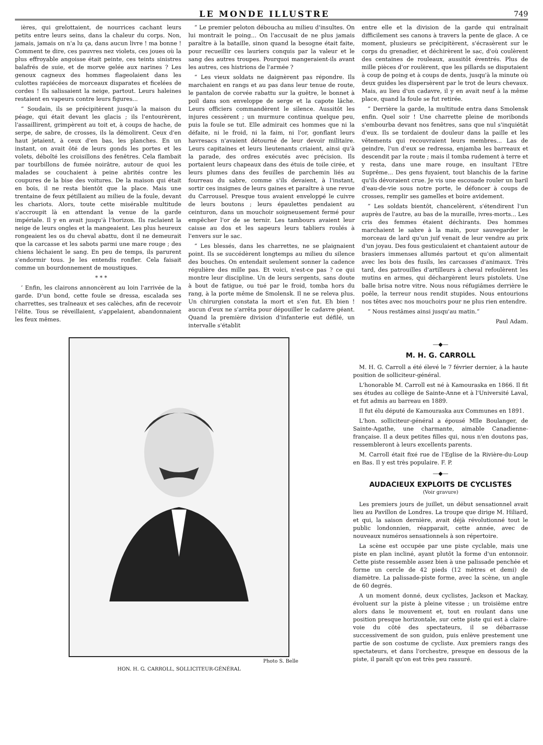LE MONDE ILLUSTRE 749
ières, qui grelottaient, de nourrices cachant leurs petits entre leurs seins, dans la chaleur du corps. Non, jamais, jamais on n'a lu ça, dans aucun livre ! ma bonne ! Comment te dire, ces pauvres nez violets, ces joues où la plus effroyable angoisse était peinte, ces teints sinistres balafrés de suie, et de morve gelée aux narines ? Les genoux cagneux des hommes flageolaient dans les culottes rapiécées de morceaux disparates et ficelées de cordes ! Ils salissaient la neige, partout. Leurs haleines restaient en vapeurs contre leurs figures...
“ Soudain, ils se précipitèrent jusqu'à la maison du péage, qui était devant les glacis ; ils l'entourèrent, l'assaillirent, grimpèrent au toit et, à coups de hache, de serpe, de sabre, de crosses, ils la démolirent. Ceux d'en haut jetaient, à ceux d'en bas, les planches. En un instant, on avait ôté de leurs gonds les portes et les volets, déboîté les croisillons des fenêtres. Cela flambait par tourbillons de fumée noirâtre, autour de quoi les malades se couchaient à peine abrités contre les coupures de la bise des voitures. De la maison qui était en bois, il ne resta bientôt que la place. Mais une trentaine de feux pétillaient au milieu de la foule, devant les chariots. Alors, toute cette misérable multitude s'accroupit là en attendant la venue de la garde impériale. Il y en avait jusqu'à l'horizon. Ils raclaient la neige de leurs ongles et la mangeaient. Les plus heureux rongeaient les os du cheval abattu, dont il ne demeurait que la carcasse et les sabots parmi une mare rouge ; des chiens léchaient le sang. En peu de temps, ils parurent s'endormir tous. Je les entendis ronfler. Cela faisait comme un bourdonnement de moustiques.
* * *
‘ Enfin, les clairons annoncèrent au loin l'arrivée de la garde. D'un bond, cette foule se dressa, escalada ses charrettes, ses traîneaux et ses calèches, afin de recevoir l'élite. Tous se réveillaient, s'appelaient, abandonnaient les feux mêmes.
“ Le premier peloton déboucha au milieu d'insultes. On lui montrait le poing... On l'accusait de ne plus jamais paraître à la bataille, sinon quand la besogne était faite, pour recueillir ces lauriers conquis par la valeur et le sang des autres troupes. Pourquoi mangeraient-ils avant les autres, ces histrions de l'armée ?
“ Les vieux soldats ne daignèrent pas répondre. Ils marchaient en rangs et au pas dans leur tenue de route, le pantalon de corvée rabattu sur la guêtre, le bonnet à poil dans son enveloppe de serge et la capote lâche. Leurs officiers commandèrent le silence. Aussitôt les injures cessèrent ; un murmure continua quelque peu, puis la foule se tut. Elle admirait ces hommes que ni la défaite, ni le froid, ni la faim, ni l'or, gonflant leurs havresacs n'avaient détourné de leur devoir militaire. Leurs capitaines et leurs lieutenants criaient, ainsi qu'à la parade, des ordres exécutés avec précision. Ils portaient leurs chapeaux dans des étuis de toile cirée, et leurs plumes dans des feuilles de parchemin liés au fourreau du sabre, comme s'ils devaient, à l'instant, sortir ces insignes de leurs gaines et paraître à une revue du Carrousel. Presque tous avaient enveloppé le cuivre de leurs boutons ; leurs épaulettes pendaient au ceinturon, dans un mouchoir soigneusement fermé pour empêcher l'or de se ternir. Les tambours avaient leur caisse au dos et les sapeurs leurs tabliers roulés à l'envers sur le sac.
“ Les blessés, dans les charrettes, ne se plaignaient point. Ils se succédèrent longtemps au milieu du silence des bouches. On entendait seulement sonner la cadence régulière des mille pas. Et voici, n'est-ce pas ? ce qui montre leur discipline. Un de leurs sergents, sans doute à bout de fatigue, ou tué par le froid, tomba hors du rang, à la porte même de Smolensk. Il ne se releva plus. Un chirurgien constata la mort et s'en fut. Eh bien ! aucun d'eux ne s'arrêta pour dépouiller le cadavre géant. Quand la première division d'infanterie eut défilé, un intervalle s'établit
entre elle et la division de la garde qui entraînait difficilement ses canons à travers la pente de glace. A ce moment, plusieurs se précipitèrent, s'écrasèrent sur le corps du grenadier, et déchirèrent le sac, d'où coulèrent des centaines de rouleaux, aussitôt éventrés. Plus de mille pièces d'or roulèrent, que les pillards se disputaient à coup de poing et à coups de dents, jusqu'à la minute où deux guides les dispersèrent par le trot de leurs chevaux. Mais, au lieu d'un cadavre, il y en avait neuf à la même place, quand la foule se fut retirée.
“ Derrière la garde, la multitude entra dans Smolensk enfin. Quel soir ! Une charrette pleine de moribonds s'embourba devant nos fenêtres, sans que nul s'inquiétât d'eux. Ils se tordaient de douleur dans la paille et les vêtements qui recouvraient leurs membres... Las de geindre, l'un d'eux se redressa, enjamba les barreaux et descendit par la route ; mais il tomba rudement à terre et y resta, dans une mare rouge, en insultant l'Etre Suprême... Des gens fuyaient, tout blanchis de la farine qu'ils dévoraient crue. Je vis une escouade rouler un baril d'eau-de-vie sous notre porte, le défoncer à coups de crosses, remplir ses gamelles et boire avidement.
“ Les soldats bientôt, chancelèrent, s'étendirent l'un auprès de l'autre, au bas de la muraille, ivres-morts... Les cris des femmes étaient déchirants. Des hommes marchaient le sabre à la main, pour sauvegarder le morceau de lard qu'un juif venait de leur vendre au prix d'un joyau. Des fous gesticulaient et chantaient autour de brasiers immenses allumés partout et qu'on alimentait avec les bois des fusils, les carcasses d'animaux. Très tard, des patrouilles d'artilleurs à cheval refoulèrent les mutins en armes, qui déchargèrent leurs pistolets. Une balle brisa notre vitre. Nous nous réfugiâmes derrière le poêle, la terreur nous rendit stupides. Nous entourions nos têtes avec nos mouchoirs pour ne plus rien entendre.
“ Nous restâmes ainsi jusqu'au matin.”
Paul Adam.
Photo S. Belle
HON. H. G. CARROLL, SOLLICITEUR-GÉNÉRAL
—◆—
M. H. G. CARROLL
M. H. G. Carroll a été élevé le 7 février dernier, à la haute position de solliciteur-général.
L'honorable M. Carroll est né à Kamouraska en 1866. Il fit ses études au collège de Sainte-Anne et à l'Université Laval, et fut admis au barreau en 1889.
Il fut élu député de Kamouraska aux Communes en 1891.
L'hon. solliciteur-général a épousé Mlle Boulanger, de Sainte-Agathe, une charmante, aimable Canadienne-française. Il a deux petites filles qui, nous n'en doutons pas, ressembleront à leurs excellents parents.
M. Carroll était fixé rue de l'Eglise de la Rivière-du-Loup en Bas. Il y est très populaire. F. P.
—◆—
AUDACIEUX EXPLOITS DE CYCLISTES
(Voir gravure)
Les premiers jours de juillet, un début sensationnel avait lieu au Pavillon de Londres. La troupe que dirige M. Hiliard, et qui, la saison dernière, avait déjà révolutionné tout le public londonnien, réapparait, cette année, avec de nouveaux numéros sensationnels à son répertoire.
La scène est occupée par une piste cyclable, mais une piste en plan incliné, ayant plutôt la forme d'un entonnoir. Cette piste ressemble assez bien à une palissade penchée et forme un cercle de 42 pieds (12 mètres et demi) de diamètre. La palissade-piste forme, avec la scène, un angle de 60 degrés.
A un moment donné, deux cyclistes, Jackson et Mackay, évoluent sur la piste à pleine vitesse ; un troisième entre alors dans le mouvement et, tout en roulant dans une position presque horizontale, sur cette piste qui est à claire-voie du côté des spectateurs, il se débarrasse successivement de son guidon, puis enlève prestement une partie de son costume de cycliste. Aux premiers rangs des spectateurs, et dans l'orchestre, presque en dessous de la piste, il paraît qu'on est très peu rassuré.